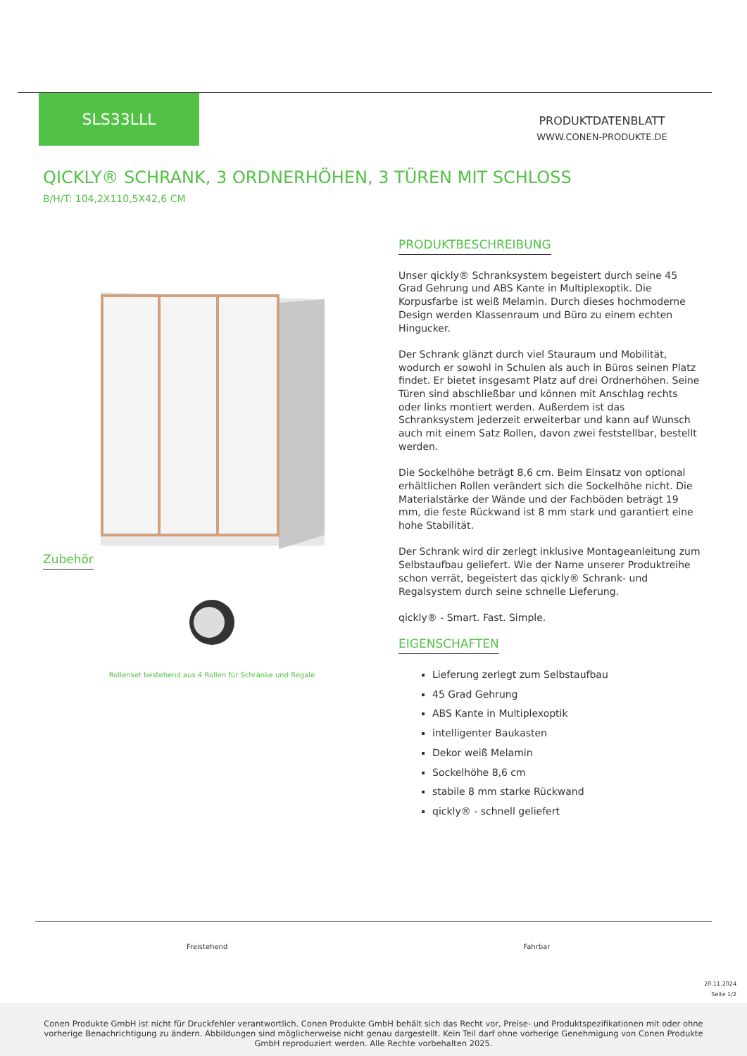SLS33LLL
PRODUKTDATENBLATT
WWW.CONEN-PRODUKTE.DE
QICKLY® SCHRANK, 3 ORDNERHÖHEN, 3 TÜREN MIT SCHLOSS
B/H/T: 104,2X110,5X42,6 CM
Zubehör
Rollenset bestehend aus 4 Rollen für Schränke und Regale
PRODUKTBESCHREIBUNG
Unser qickly® Schranksystem begeistert durch seine 45 Grad Gehrung und ABS Kante in Multiplexoptik. Die Korpusfarbe ist weiß Melamin. Durch dieses hochmoderne Design werden Klassenraum und Büro zu einem echten Hingucker.
Der Schrank glänzt durch viel Stauraum und Mobilität, wodurch er sowohl in Schulen als auch in Büros seinen Platz findet. Er bietet insgesamt Platz auf drei Ordnerhöhen. Seine Türen sind abschließbar und können mit Anschlag rechts oder links montiert werden. Außerdem ist das Schranksystem jederzeit erweiterbar und kann auf Wunsch auch mit einem Satz Rollen, davon zwei feststellbar, bestellt werden.
Die Sockelhöhe beträgt 8,6 cm. Beim Einsatz von optional erhältlichen Rollen verändert sich die Sockelhöhe nicht. Die Materialstärke der Wände und der Fachböden beträgt 19 mm, die feste Rückwand ist 8 mm stark und garantiert eine hohe Stabilität.
Der Schrank wird dir zerlegt inklusive Montageanleitung zum Selbstaufbau geliefert. Wie der Name unserer Produktreihe schon verrät, begeistert das qickly® Schrank- und Regalsystem durch seine schnelle Lieferung.
qickly® - Smart. Fast. Simple.
EIGENSCHAFTEN
Lieferung zerlegt zum Selbstaufbau
45 Grad Gehrung
ABS Kante in Multiplexoptik
intelligenter Baukasten
Dekor weiß Melamin
Sockelhöhe 8,6 cm
stabile 8 mm starke Rückwand
qickly® - schnell geliefert
Freistehend Fahrbar
20.11.2024
Seite 1/2
Conen Produkte GmbH ist nicht für Druckfehler verantwortlich. Conen Produkte GmbH behält sich das Recht vor, Preise- und Produktspezifikationen mit oder ohne vorherige Benachrichtigung zu ändern. Abbildungen sind möglicherweise nicht genau dargestellt. Kein Teil darf ohne vorherige Genehmigung von Conen Produkte GmbH reproduziert werden. Alle Rechte vorbehalten 2025.